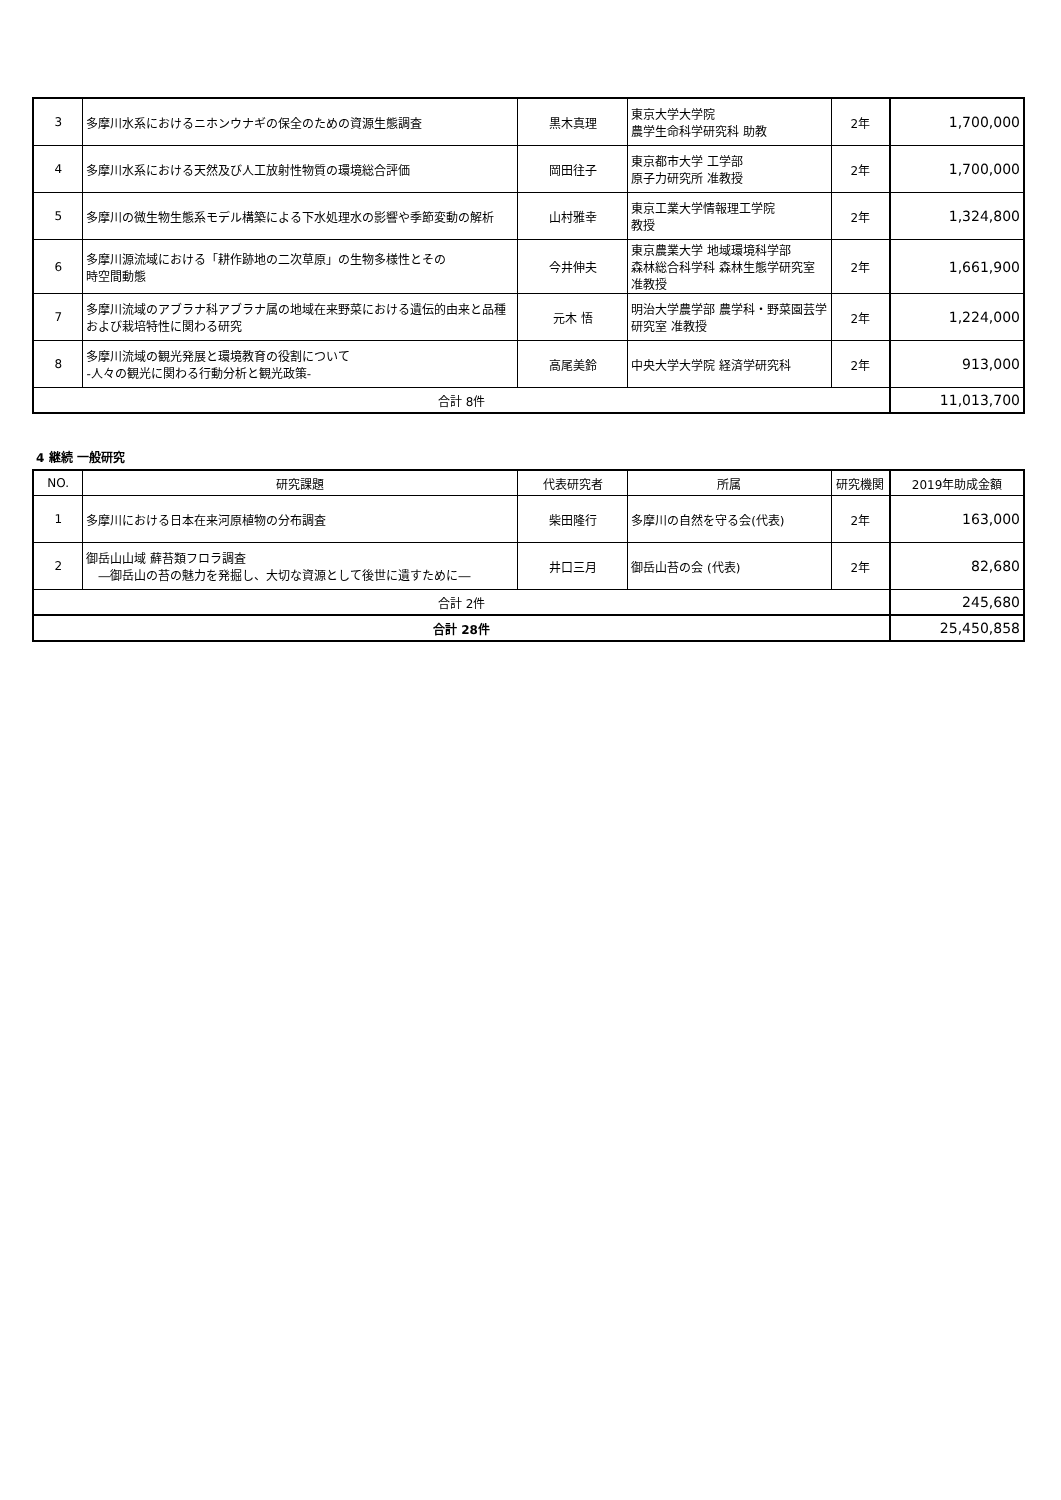| 3 | 多摩川水系におけるニホンウナギの保全のための資源生態調査 | 黒木真理 | 東京大学大学院 農学生命科学研究科 助教 | 2年 | 1,700,000 |
| 4 | 多摩川水系における天然及び人工放射性物質の環境総合評価 | 岡田往子 | 東京都市大学 工学部 原子力研究所 准教授 | 2年 | 1,700,000 |
| 5 | 多摩川の微生物生態系モデル構築による下水処理水の影響や季節変動の解析 | 山村雅幸 | 東京工業大学情報理工学院 教授 | 2年 | 1,324,800 |
| 6 | 多摩川源流域における「耕作跡地の二次草原」の生物多様性とその 時空間動態 | 今井伸夫 | 東京農業大学 地域環境科学部 森林総合科学科 森林生態学研究室 准教授 | 2年 | 1,661,900 |
| 7 | 多摩川流域のアブラナ科アブラナ属の地域在来野菜における遺伝的由来と品種および栽培特性に関わる研究 | 元木 悟 | 明治大学農学部 農学科・野菜園芸学研究室 准教授 | 2年 | 1,224,000 |
| 8 | 多摩川流域の観光発展と環境教育の役割について -人々の観光に関わる行動分析と観光政策- | 高尾美鈴 | 中央大学大学院 経済学研究科 | 2年 | 913,000 |
| 合計 8件 | | | | | 11,013,700 |
4 継続 一般研究
| NO. | 研究課題 | 代表研究者 | 所属 | 研究機関 | 2019年助成金額 |
| --- | --- | --- | --- | --- | --- |
| 1 | 多摩川における日本在来河原植物の分布調査 | 柴田隆行 | 多摩川の自然を守る会(代表) | 2年 | 163,000 |
| 2 | 御岳山山域 蘚苔類フロラ調査 ―御岳山の苔の魅力を発掘し、大切な資源として後世に遺すために― | 井口三月 | 御岳山苔の会 (代表) | 2年 | 82,680 |
| 合計 2件 | | | | | 245,680 |
| 合計 28件 | | | | | 25,450,858 |